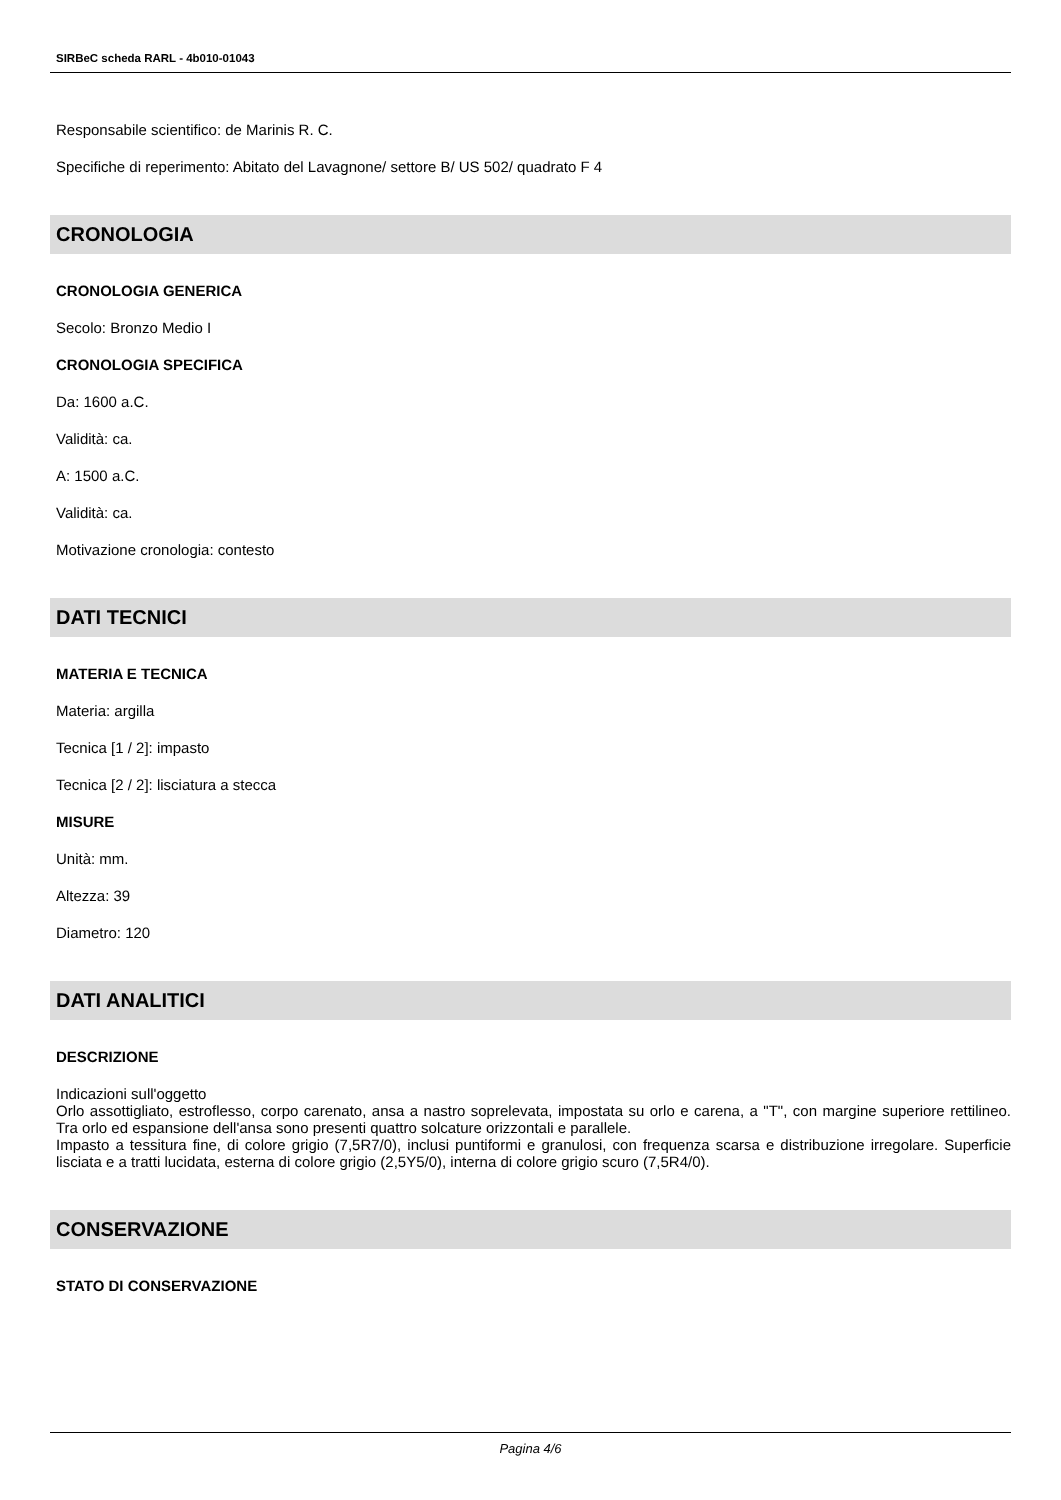SIRBeC scheda RARL - 4b010-01043
Responsabile scientifico: de Marinis R. C.
Specifiche di reperimento: Abitato del Lavagnone/ settore B/ US 502/ quadrato F 4
CRONOLOGIA
CRONOLOGIA GENERICA
Secolo: Bronzo Medio I
CRONOLOGIA SPECIFICA
Da: 1600 a.C.
Validità: ca.
A: 1500 a.C.
Validità: ca.
Motivazione cronologia: contesto
DATI TECNICI
MATERIA E TECNICA
Materia: argilla
Tecnica [1 / 2]: impasto
Tecnica [2 / 2]: lisciatura a stecca
MISURE
Unità: mm.
Altezza: 39
Diametro: 120
DATI ANALITICI
DESCRIZIONE
Indicazioni sull'oggetto
Orlo assottigliato, estroflesso, corpo carenato, ansa a nastro soprelevata, impostata su orlo e carena, a "T", con margine superiore rettilineo. Tra orlo ed espansione dell'ansa sono presenti quattro solcature orizzontali e parallele.
Impasto a tessitura fine, di colore grigio (7,5R7/0), inclusi puntiformi e granulosi, con frequenza scarsa e distribuzione irregolare. Superficie lisciata e a tratti lucidata, esterna di colore grigio (2,5Y5/0), interna di colore grigio scuro (7,5R4/0).
CONSERVAZIONE
STATO DI CONSERVAZIONE
Pagina 4/6